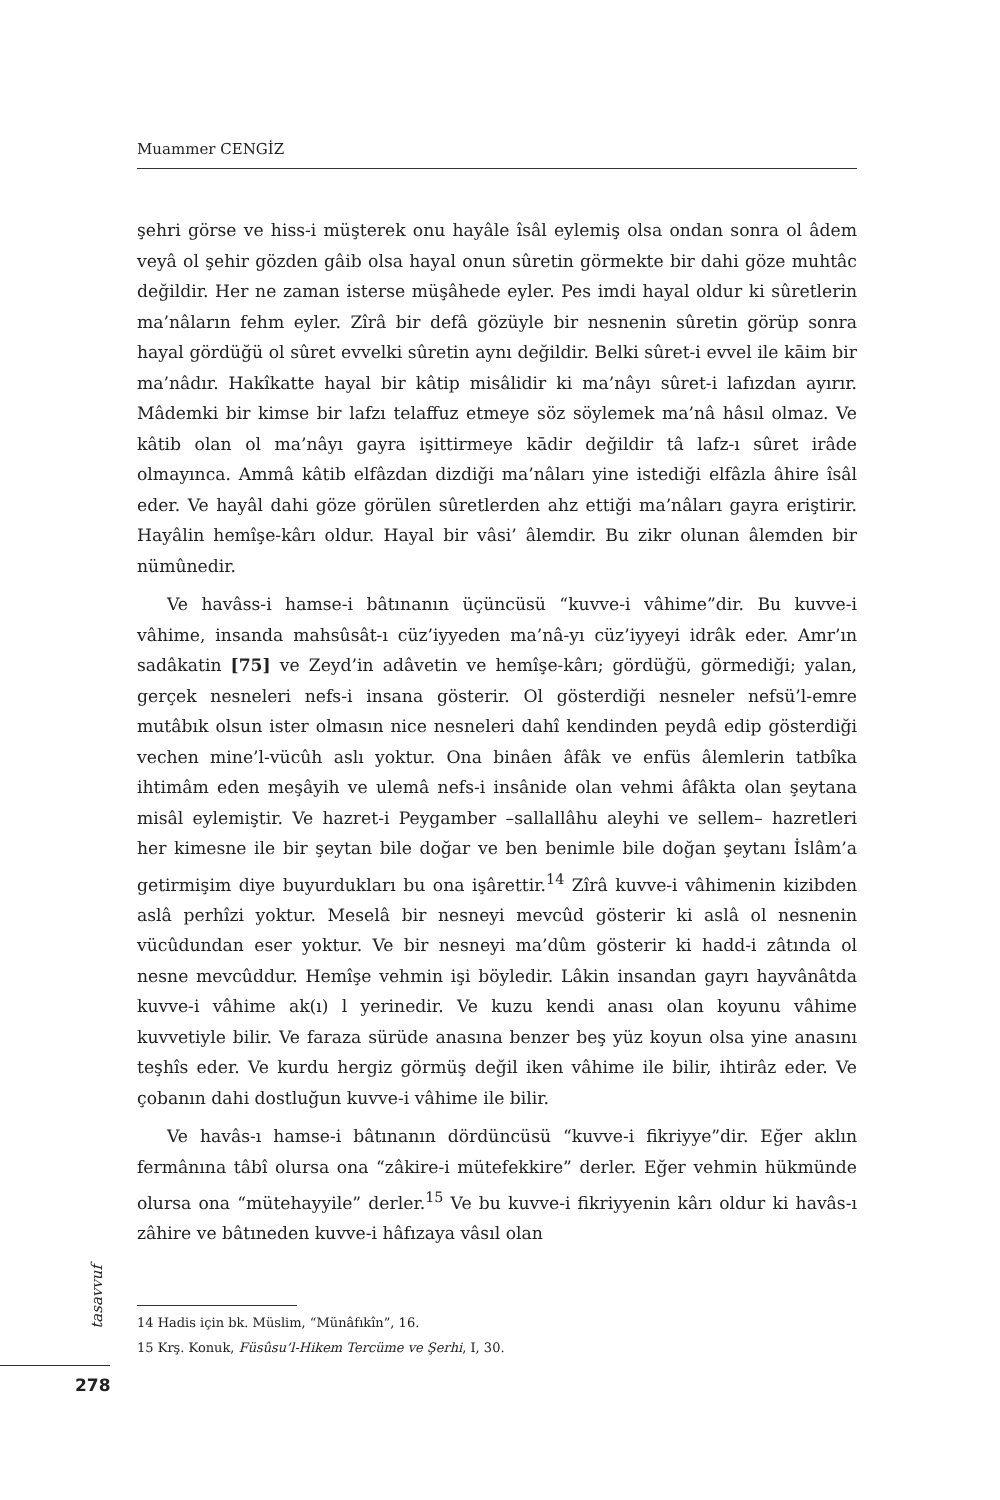Muammer CENGİZ
şehri görse ve hiss-i müşterek onu hayâle îsâl eylemiş olsa ondan sonra ol âdem veyâ ol şehir gözden gâib olsa hayal onun sûretin görmekte bir dahi göze muhtâc değildir. Her ne zaman isterse müşâhede eyler. Pes imdi hayal oldur ki sûretlerin ma’nâların fehm eyler. Zîrâ bir defâ gözüyle bir nesnenin sûretin görüp sonra hayal gördüğü ol sûret evvelki sûretin aynı değildir. Belki sûret-i evvel ile kāim bir ma’nâdır. Hakîkatte hayal bir kâtip misâlidir ki ma’nâyı sûret-i lafızdan ayırır. Mâdemki bir kimse bir lafzı telaffuz etmeye söz söylemek ma’nâ hâsıl olmaz. Ve kâtib olan ol ma’nâyı gayra işittirmeye kādir değildir tâ lafz-ı sûret irâde olmayınca. Ammâ kâtib elfâzdan dizdiği ma’nâları yine istediği elfâzla âhire îsâl eder. Ve hayâl dahi göze görülen sûretlerden ahz ettiği ma’nâları gayra eriştirir. Hayâlin hemîşe-kârı oldur. Hayal bir vâsi’ âlemdir. Bu zikr olunan âlemden bir nümûnedir.
Ve havâss-i hamse-i bâtınanın üçüncüsü “kuvve-i vâhime”dir. Bu kuvve-i vâhime, insanda mahsûsât-ı cüz’iyyeden ma’nâ-yı cüz’iyyeyi idrâk eder. Amr’ın sadâkatin [75] ve Zeyd’in adâvetin ve hemîşe-kârı; gördüğü, görmediği; yalan, gerçek nesneleri nefs-i insana gösterir. Ol gösterdiği nesneler nefsü’l-emre mutâbık olsun ister olmasın nice nesneleri dahî kendinden peydâ edip gösterdiği vechen mine’l-vücûh aslı yoktur. Ona binâen âfâk ve enfüs âlemlerin tatbîka ihtimâm eden meşâyih ve ulemâ nefs-i insânide olan vehmi âfâkta olan şeytana misâl eylemiştir. Ve hazret-i Peygamber –sallallâhu aleyhi ve sellem– hazretleri her kimesne ile bir şeytan bile doğar ve ben benimle bile doğan şeytanı İslâm’a getirmişim diye buyurdukları bu ona işârettir.<sup>14</sup> Zîrâ kuvve-i vâhimenin kizibden aslâ perhîzi yoktur. Meselâ bir nesneyi mevcûd gösterir ki aslâ ol nesnenin vücûdundan eser yoktur. Ve bir nesneyi ma’dûm gösterir ki hadd-i zâtında ol nesne mevcûddur. Hemîşe vehmin işi böyledir. Lâkin insandan gayrı hayvânâtda kuvve-i vâhime ak(ı) l yerinedir. Ve kuzu kendi anası olan koyunu vâhime kuvvetiyle bilir. Ve faraza sürüde anasına benzer beş yüz koyun olsa yine anasını teşhîs eder. Ve kurdu hergiz görmüş değil iken vâhime ile bilir, ihtirâz eder. Ve çobanın dahi dostluğun kuvve-i vâhime ile bilir.
Ve havâs-ı hamse-i bâtınanın dördüncüsü “kuvve-i fikriyye”dir. Eğer aklın fermânına tâbî olursa ona “zâkire-i mütefekkire” derler. Eğer vehmin hükmünde olursa ona “mütehayyile” derler.<sup>15</sup> Ve bu kuvve-i fikriyyenin kârı oldur ki havâs-ı zâhire ve bâtıneden kuvve-i hâfızaya vâsıl olan
tasavvuf
14 Hadis için bk. Müslim, “Münâfıkîn”, 16.
15 Krş. Konuk, Füsûsu’l-Hikem Tercüme ve Şerhi, I, 30.
278